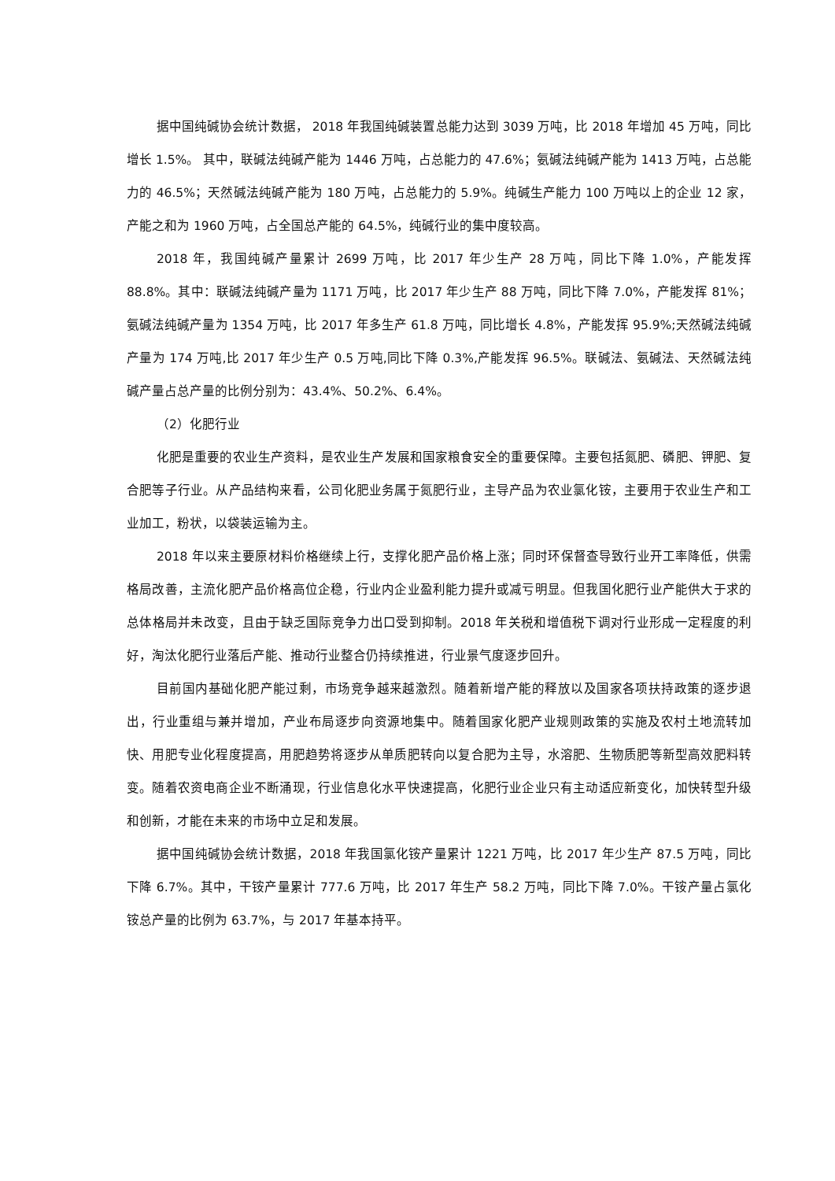据中国纯碱协会统计数据， 2018 年我国纯碱装置总能力达到 3039 万吨，比 2018 年增加 45 万吨，同比增长 1.5%。 其中，联碱法纯碱产能为 1446 万吨，占总能力的 47.6%；氨碱法纯碱产能为 1413 万吨，占总能力的 46.5%；天然碱法纯碱产能为 180 万吨，占总能力的 5.9%。纯碱生产能力 100 万吨以上的企业 12 家，产能之和为 1960 万吨，占全国总产能的 64.5%，纯碱行业的集中度较高。
2018 年，我国纯碱产量累计 2699 万吨，比 2017 年少生产 28 万吨，同比下降 1.0%，产能发挥 88.8%。其中：联碱法纯碱产量为 1171 万吨，比 2017 年少生产 88 万吨，同比下降 7.0%，产能发挥 81%；氨碱法纯碱产量为 1354 万吨，比 2017 年多生产 61.8 万吨，同比增长 4.8%，产能发挥 95.9%;天然碱法纯碱产量为 174 万吨,比 2017 年少生产 0.5 万吨,同比下降 0.3%,产能发挥 96.5%。联碱法、氨碱法、天然碱法纯碱产量占总产量的比例分别为：43.4%、50.2%、6.4%。
（2）化肥行业
化肥是重要的农业生产资料，是农业生产发展和国家粮食安全的重要保障。主要包括氮肥、磷肥、钾肥、复合肥等子行业。从产品结构来看，公司化肥业务属于氮肥行业，主导产品为农业氯化铵，主要用于农业生产和工业加工，粉状，以袋装运输为主。
2018 年以来主要原材料价格继续上行，支撑化肥产品价格上涨；同时环保督查导致行业开工率降低，供需格局改善，主流化肥产品价格高位企稳，行业内企业盈利能力提升或减亏明显。但我国化肥行业产能供大于求的总体格局并未改变，且由于缺乏国际竞争力出口受到抑制。2018 年关税和增值税下调对行业形成一定程度的利好，淘汰化肥行业落后产能、推动行业整合仍持续推进，行业景气度逐步回升。
目前国内基础化肥产能过剩，市场竞争越来越激烈。随着新增产能的释放以及国家各项扶持政策的逐步退出，行业重组与兼并增加，产业布局逐步向资源地集中。随着国家化肥产业规则政策的实施及农村土地流转加快、用肥专业化程度提高，用肥趋势将逐步从单质肥转向以复合肥为主导，水溶肥、生物质肥等新型高效肥料转变。随着农资电商企业不断涌现，行业信息化水平快速提高，化肥行业企业只有主动适应新变化，加快转型升级和创新，才能在未来的市场中立足和发展。
据中国纯碱协会统计数据，2018 年我国氯化铵产量累计 1221 万吨，比 2017 年少生产 87.5 万吨，同比下降 6.7%。其中，干铵产量累计 777.6 万吨，比 2017 年生产 58.2 万吨，同比下降 7.0%。干铵产量占氯化铵总产量的比例为 63.7%，与 2017 年基本持平。